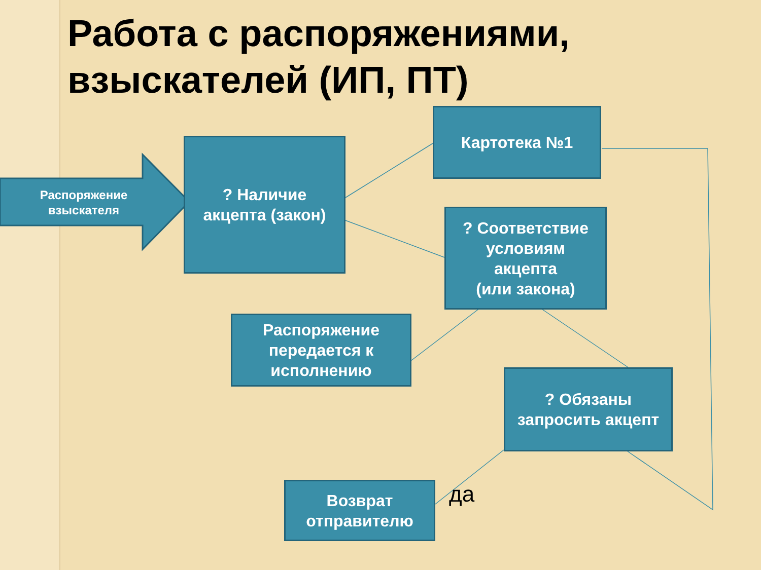Работа с распоряжениями,
взыскателей (ИП, ПТ)
Распоряжение
взыскателя
? Наличие
акцепта (закон)
Картотека №1
? Соответствие
условиям
акцепта
(или закона)
Распоряжение
передается к
исполнению
? Обязаны
запросить акцепт
Возврат
отправителю
да